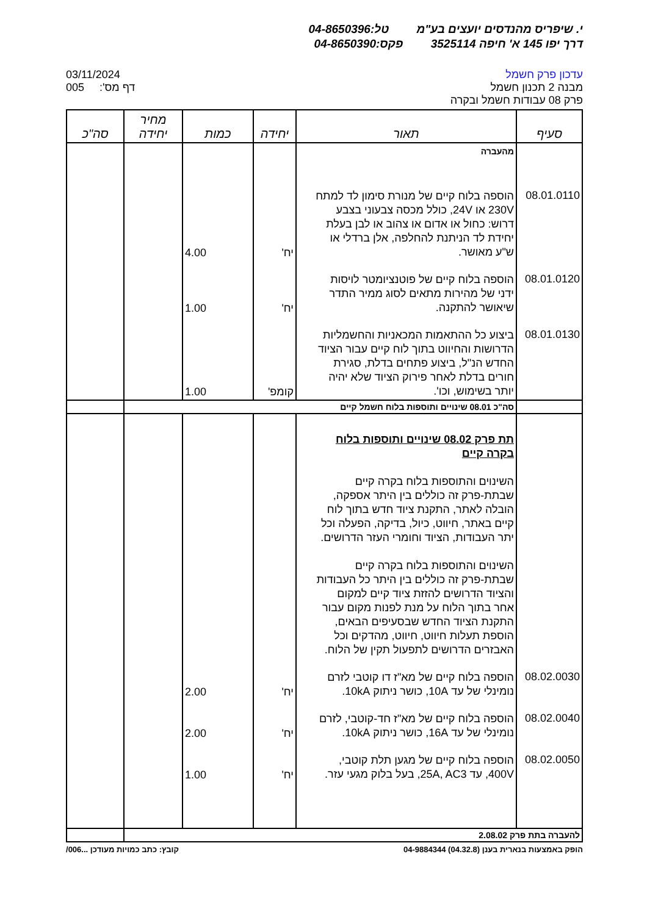י. שיפריס מהנדסים יועצים בע"מ טל:04-8650396
דרך יפו 145 א' חיפה 3525114 פקס:04-8650390
עדכון פרק חשמל
מבנה 2 תכנון חשמל
פרק 08 עבודות חשמל ובקרה
03/11/2024
005 :'דף מס
| סעיף | תאור | יחידה | כמות | מחיר יחידה | סה"כ |
| --- | --- | --- | --- | --- | --- |
| | מהעברה | | | | |
| 08.01.0110 | הוספה בלוח קיים של מנורת סימון לד למתח 230V או 24V, כולל מכסה צבעוני בצבע דרוש: כחול או אדום או צהוב או לבן בעלת יחידת לד הניתנת להחלפה, אלן ברדלי או ש"ע מאושר. | יח' | 4.00 | | |
| 08.01.0120 | הוספה בלוח קיים של פוטנציומטר לויסות ידני של מהירות מתאים לסוג ממיר התדר שיאושר להתקנה. | יח' | 1.00 | | |
| 08.01.0130 | ביצוע כל ההתאמות המכאניות והחשמליות הדרושות והחיווט בתוך לוח קיים עבור הציוד החדש הנ"ל, ביצוע פתחים בדלת, סגירת חורים בדלת לאחר פירוק הציוד שלא יהיה יותר בשימוש, וכו'. | קומפ' | 1.00 | | |
| | סה"כ 08.01 שינויים ותוספות בלוח חשמל קיים | | | | |
| | תת פרק 08.02 שינויים ותוספות בלוח בקרה קיים השינוים והתוספות בלוח בקרה קיים שבתת-פרק זה כוללים בין היתר אספקה, הובלה לאתר, התקנת ציוד חדש בתוך לוח קיים באתר, חיווט, כיול, בדיקה, הפעלה וכל יתר העבודות, הציוד וחומרי העזר הדרושים. השינוים והתוספות בלוח בקרה קיים שבתת-פרק זה כוללים בין היתר כל העבודות והציוד הדרושים להזזת ציוד קיים למקום אחר בתוך הלוח על מנת לפנות מקום עבור התקנת הציוד החדש שבסעיפים הבאים, הוספת תעלות חיווט, חיווט, מהדקים וכל האבזרים הדרושים לתפעול תקין של הלוח. | | | | |
| 08.02.0030 | הוספה בלוח קיים של מא"ז דו קוטבי לזרם נומינלי של עד 10A, כושר ניתוק 10kA. | יח' | 2.00 | | |
| 08.02.0040 | הוספה בלוח קיים של מא"ז חד-קוטבי, לזרם נומינלי של עד 16A, כושר ניתוק 10kA. | יח' | 2.00 | | |
| 08.02.0050 | הוספה בלוח קיים של מגען תלת קוטבי, 400V, עד 25A, AC3, בעל בלוק מגעי עזר. | יח' | 1.00 | | |
| להעברה בתת פרק 2.08.02 | | | | | |
הופק באמצעות בנארית בענן (04.32.8) 04-9884344 קובץ: כתב כמויות מעודכן ...006/